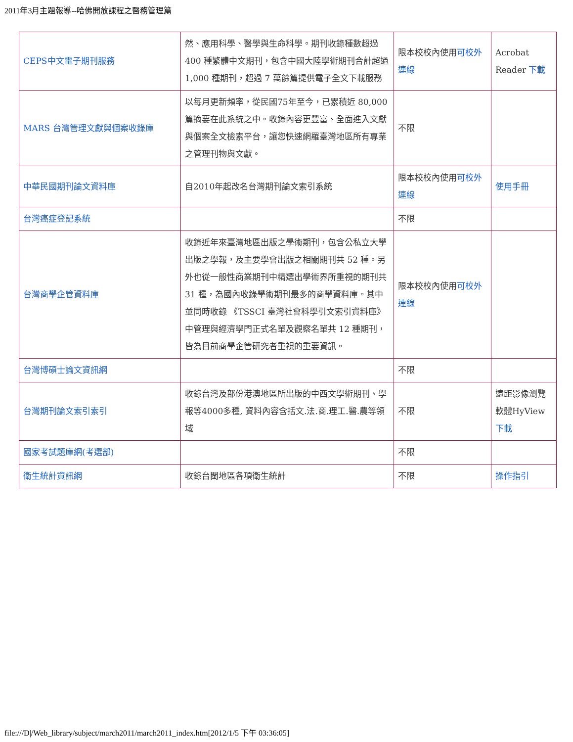2011年3月主題報導--哈佛開放課程之醫務管理篇
| CEPS中文電子期刊服務 | 然、應用科學、醫學與生命科學。期刊收錄種數超過 400 種繁體中文期刊，包含中國大陸學術期刊合計超過 1,000 種期刊，超過 7 萬餘篇提供電子全文下載服務 | 限本校校內使用 可校外連線 | Acrobat Reader 下載 |
| MARS 台灣管理文獻與個案收錄庫 | 以每月更新頻率，從民國75年至今，已累積近 80,000篇摘要在此系統之中。收錄內容更豐富、全面進入文獻與個案全文檢索平台，讓您快速網羅臺灣地區所有專業之管理刊物與文獻。 | 不限 | |
| 中華民國期刊論文資料庫 | 自2010年起改名台灣期刊論文索引系統 | 限本校校內使用 可校外連線 | 使用手冊 |
| 台灣癌症登記系統 | | 不限 | |
| 台灣商學企管資料庫 | 收錄近年來臺灣地區出版之學術期刊，包含公私立大學出版之學報，及主要學會出版之相關期刊共 52 種。另外也從一般性商業期刊中精選出學術界所重視的期刊共 31 種，為國內收錄學術期刊最多的商學資料庫。其中並同時收錄 《TSSCI 臺灣社會科學引文索引資料庫》中管理與經濟學門正式名單及觀察名單共 12 種期刊，皆為目前商學企管研究者重視的重要資訊。 | 限本校校內使用 可校外連線 | |
| 台灣博碩士論文資訊網 | | 不限 | |
| 台灣期刊論文索引索引 | 收錄台灣及部份港澳地區所出版的中西文學術期刊、學報等4000多種, 資料內容含括文.法.商.理工.醫.農等領域 | 不限 | 遠距影像瀏覽軟體HyView 下載 |
| 國家考試題庫網(考選部) | | 不限 | |
| 衛生統計資訊網 | 收錄台閩地區各項衛生統計 | 不限 | 操作指引 |
file:///D|/Web_library/subject/march2011/march2011_index.htm[2012/1/5 下午 03:36:05]